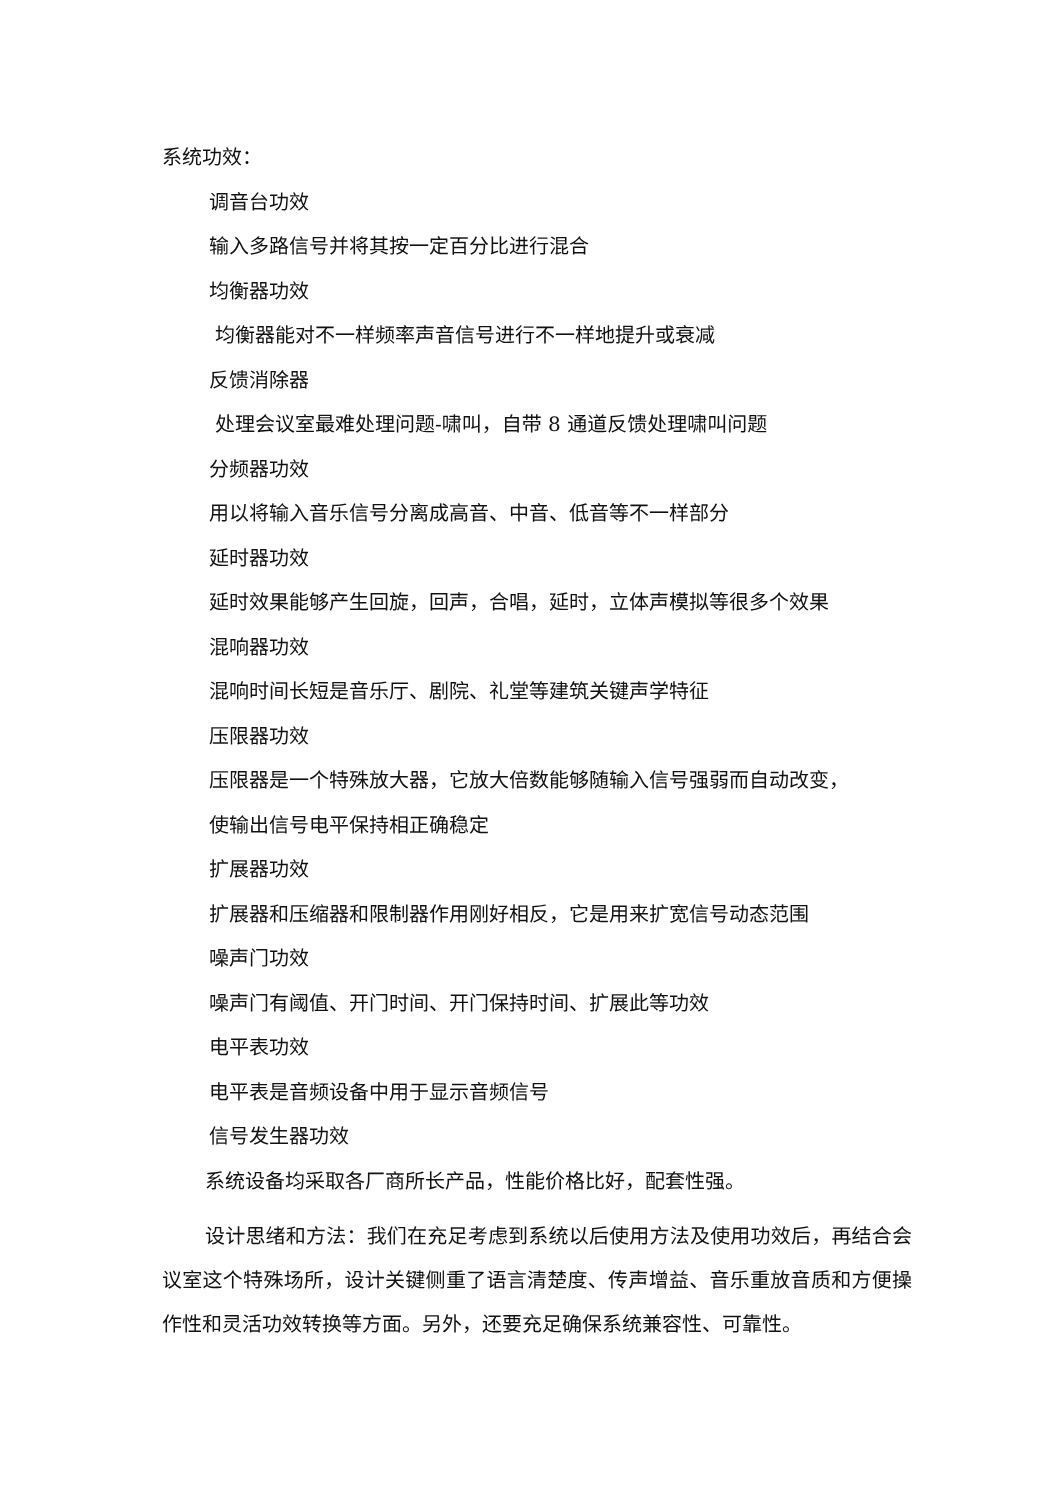系统功效：
调音台功效
输入多路信号并将其按一定百分比进行混合
均衡器功效
均衡器能对不一样频率声音信号进行不一样地提升或衰减
反馈消除器
处理会议室最难处理问题-啸叫，自带 8 通道反馈处理啸叫问题
分频器功效
用以将输入音乐信号分离成高音、中音、低音等不一样部分
延时器功效
延时效果能够产生回旋，回声，合唱，延时，立体声模拟等很多个效果
混响器功效
混响时间长短是音乐厅、剧院、礼堂等建筑关键声学特征
压限器功效
压限器是一个特殊放大器，它放大倍数能够随输入信号强弱而自动改变，
使输出信号电平保持相正确稳定
扩展器功效
扩展器和压缩器和限制器作用刚好相反，它是用来扩宽信号动态范围
噪声门功效
噪声门有阈值、开门时间、开门保持时间、扩展此等功效
电平表功效
电平表是音频设备中用于显示音频信号
信号发生器功效
系统设备均采取各厂商所长产品，性能价格比好，配套性强。
设计思绪和方法：我们在充足考虑到系统以后使用方法及使用功效后，再结合会议室这个特殊场所，设计关键侧重了语言清楚度、传声增益、音乐重放音质和方便操作性和灵活功效转换等方面。另外，还要充足确保系统兼容性、可靠性。